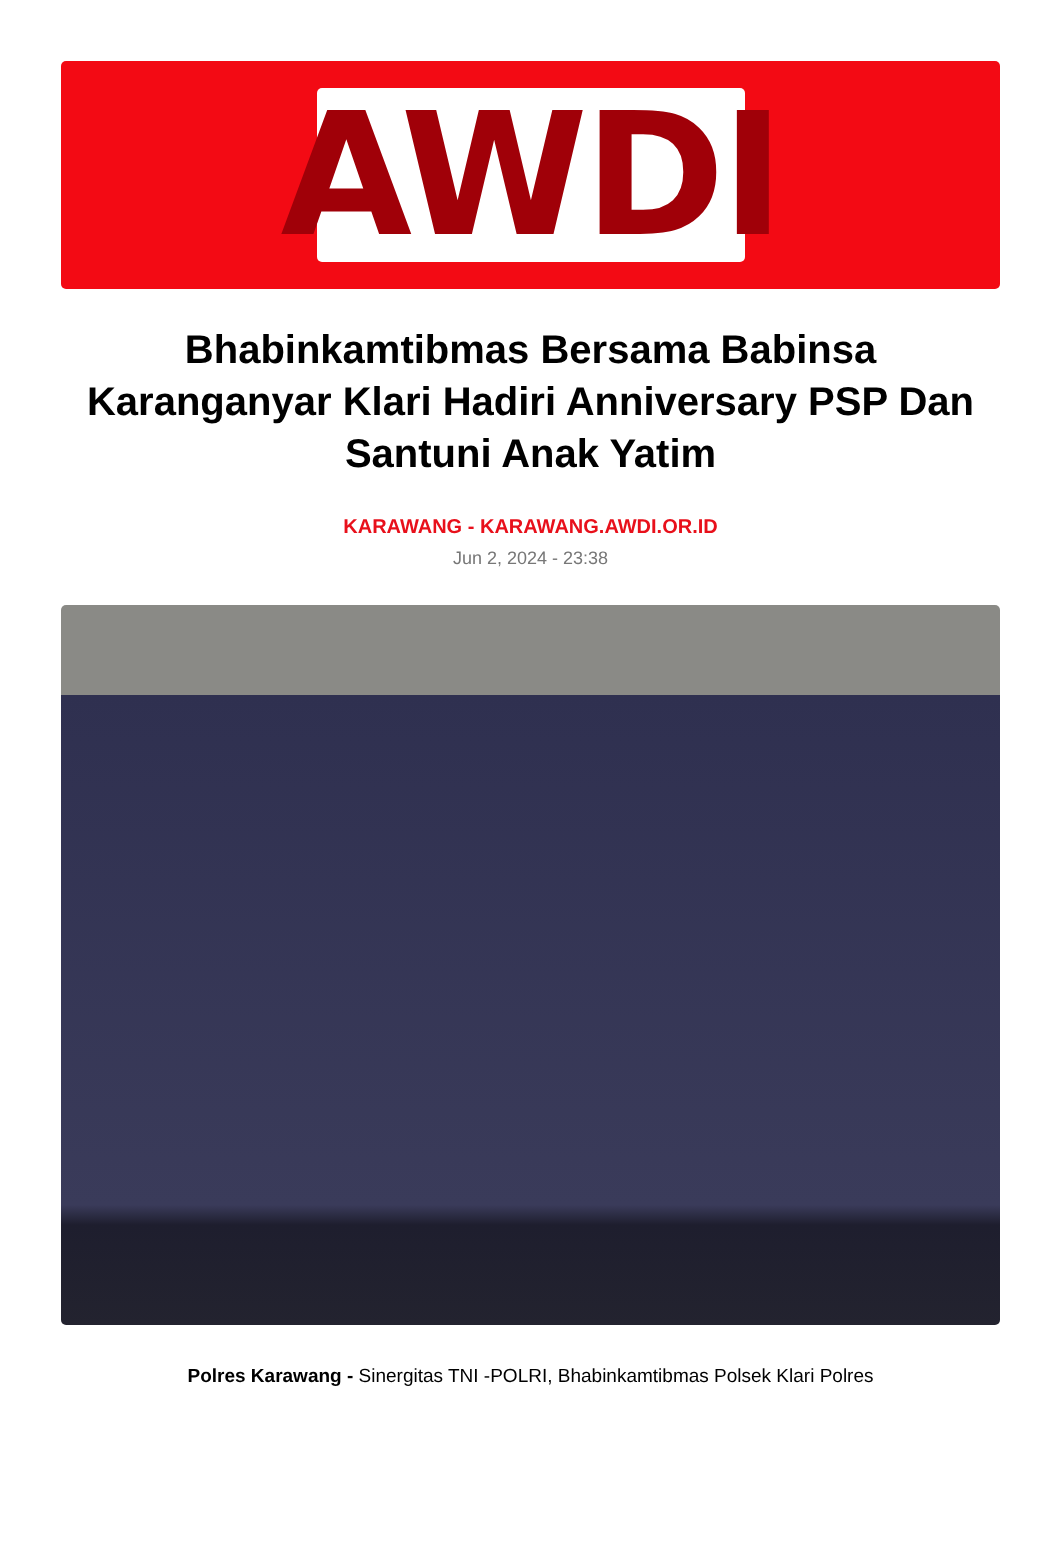AWDI
Bhabinkamtibmas Bersama Babinsa Karanganyar Klari Hadiri Anniversary PSP Dan Santuni Anak Yatim
KARAWANG - KARAWANG.AWDI.OR.ID
Jun 2, 2024 - 23:38
Polres Karawang - Sinergitas TNI -POLRI, Bhabinkamtibmas Polsek Klari Polres